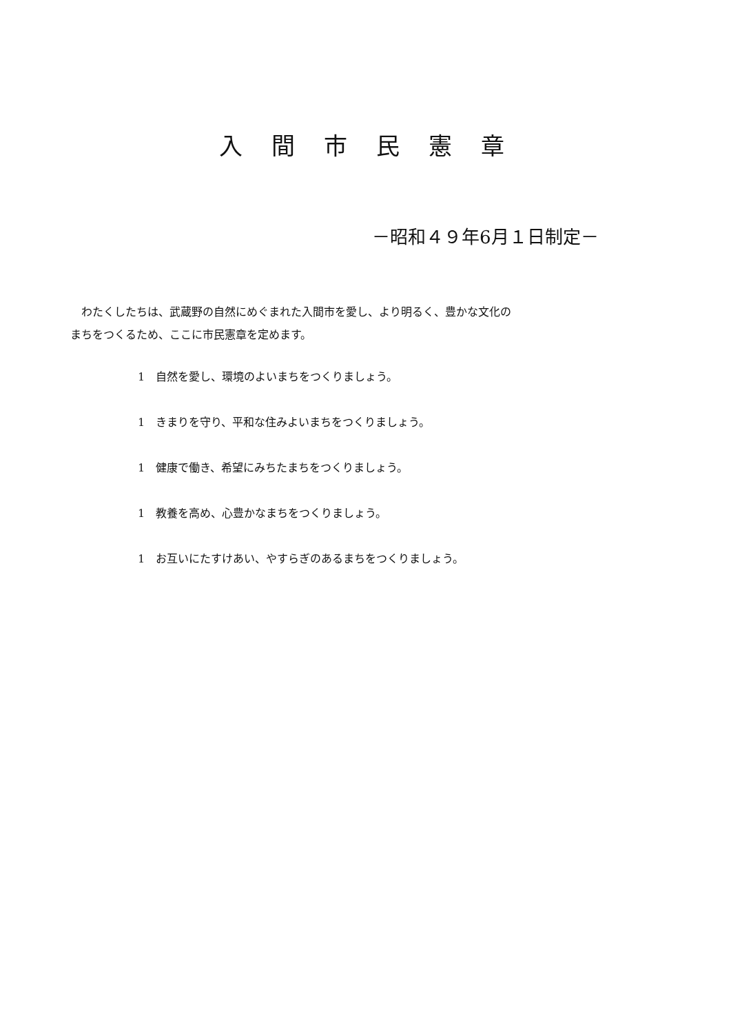入間市民憲章
－昭和４９年6月１日制定－
　わたくしたちは、武蔵野の自然にめぐまれた入間市を愛し、より明るく、豊かな文化の
まちをつくるため、ここに市民憲章を定めます。
1　自然を愛し、環境のよいまちをつくりましょう。
1　きまりを守り、平和な住みよいまちをつくりましょう。
1　健康で働き、希望にみちたまちをつくりましょう。
1　教養を高め、心豊かなまちをつくりましょう。
1　お互いにたすけあい、やすらぎのあるまちをつくりましょう。